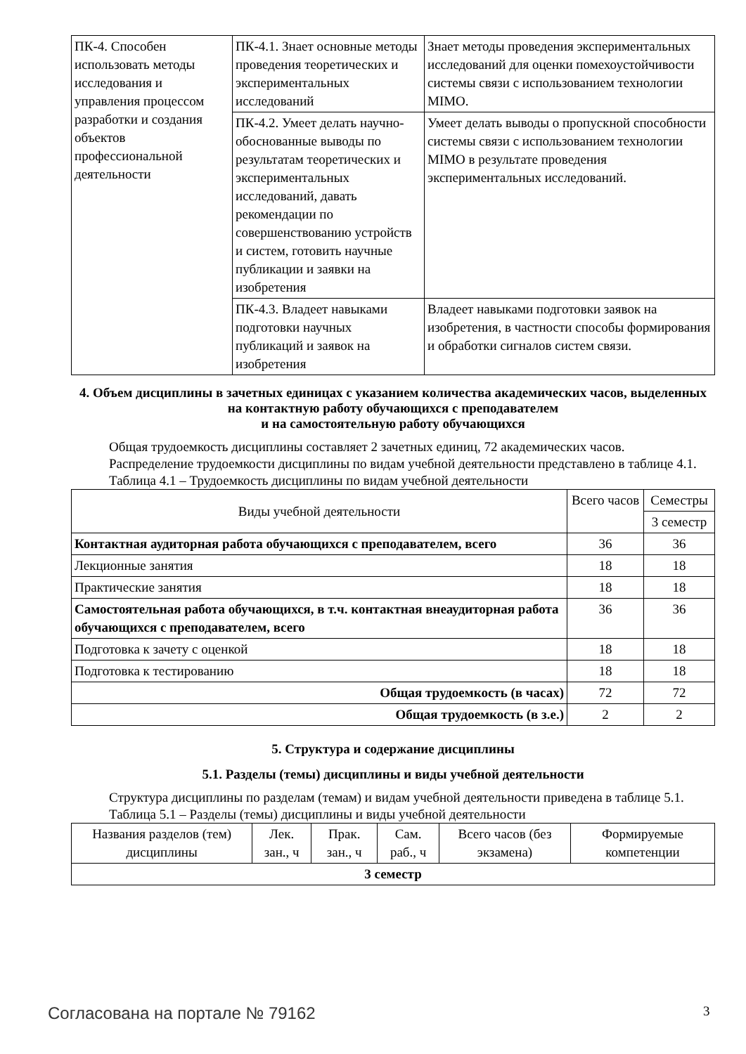| ПК-4. Способен использовать методы исследования и управления процессом разработки и создания объектов профессиональной деятельности | ПК-4.1. Знает основные методы проведения теоретических и экспериментальных исследований | Знает методы проведения экспериментальных исследований для оценки помехоустойчивости системы связи с использованием технологии MIMO. |
| | ПК-4.2. Умеет делать научно-обоснованные выводы по результатам теоретических и экспериментальных исследований, давать рекомендации по совершенствованию устройств и систем, готовить научные публикации и заявки на изобретения | Умеет делать выводы о пропускной способности системы связи с использованием технологии MIMO в результате проведения экспериментальных исследований. |
| | ПК-4.3. Владеет навыками подготовки научных публикаций и заявок на изобретения | Владеет навыками подготовки заявок на изобретения, в частности способы формирования и обработки сигналов систем связи. |
4. Объем дисциплины в зачетных единицах с указанием количества академических часов, выделенных на контактную работу обучающихся с преподавателем
и на самостоятельную работу обучающихся
Общая трудоемкость дисциплины составляет 2 зачетных единиц, 72 академических часов.
Распределение трудоемкости дисциплины по видам учебной деятельности представлено в таблице 4.1.
Таблица 4.1 – Трудоемкость дисциплины по видам учебной деятельности
| Виды учебной деятельности | Всего часов | Семестры |
| --- | --- | --- |
| | | 3 семестр |
| Контактная аудиторная работа обучающихся с преподавателем, всего | 36 | 36 |
| Лекционные занятия | 18 | 18 |
| Практические занятия | 18 | 18 |
| Самостоятельная работа обучающихся, в т.ч. контактная внеаудиторная работа обучающихся с преподавателем, всего | 36 | 36 |
| Подготовка к зачету с оценкой | 18 | 18 |
| Подготовка к тестированию | 18 | 18 |
| Общая трудоемкость (в часах) | 72 | 72 |
| Общая трудоемкость (в з.е.) | 2 | 2 |
5. Структура и содержание дисциплины
5.1. Разделы (темы) дисциплины и виды учебной деятельности
Структура дисциплины по разделам (темам) и видам учебной деятельности приведена в таблице 5.1.
Таблица 5.1 – Разделы (темы) дисциплины и виды учебной деятельности
| Названия разделов (тем) дисциплины | Лек. зан., ч | Прак. зан., ч | Сам. раб., ч | Всего часов (без экзамена) | Формируемые компетенции |
| --- | --- | --- | --- | --- | --- |
| 3 семестр | | | | | |
Согласована на портале № 79162 3